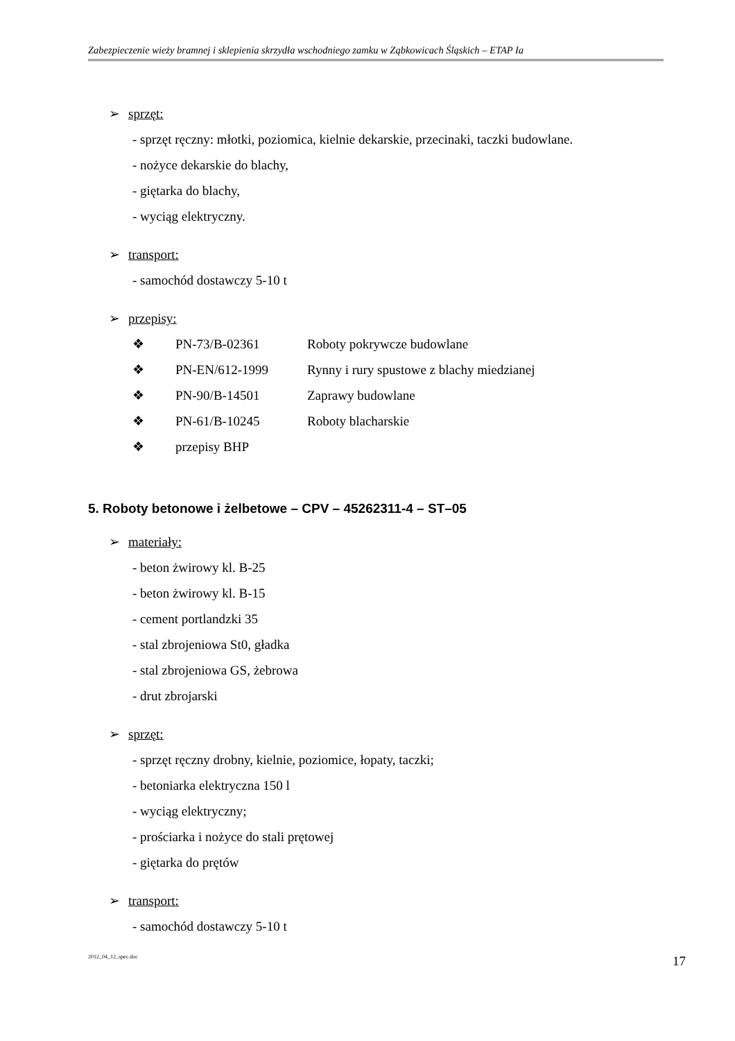Zabezpieczenie wieży bramnej i sklepienia skrzydła wschodniego zamku w Ząbkowicach Śląskich – ETAP Ia
➢ sprzęt:
- sprzęt ręczny: młotki, poziomica, kielnie dekarskie, przecinaki, taczki budowlane.
- nożyce dekarskie do blachy,
- giętarka do blachy,
- wyciąg elektryczny.
➢ transport:
- samochód dostawczy 5-10 t
➢ przepisy:
❖ PN-73/B-02361 Roboty pokrywcze budowlane
❖ PN-EN/612-1999 Rynny i rury spustowe z blachy miedzianej
❖ PN-90/B-14501 Zaprawy budowlane
❖ PN-61/B-10245 Roboty blacharskie
❖ przepisy BHP
5. Roboty betonowe i żelbetowe – CPV – 45262311-4 – ST–05
➢ materiały:
- beton żwirowy kl. B-25
- beton żwirowy kl. B-15
- cement portlandzki 35
- stal zbrojeniowa St0, gładka
- stal zbrojeniowa GS, żebrowa
- drut zbrojarski
➢ sprzęt:
- sprzęt ręczny drobny, kielnie, poziomice, łopaty, taczki;
- betoniarka elektryczna 150 l
- wyciąg elektryczny;
- prościarka i nożyce do stali prętowej
- giętarka do prętów
➢ transport:
- samochód dostawczy 5-10 t
2012_04_12_spec.doc 17